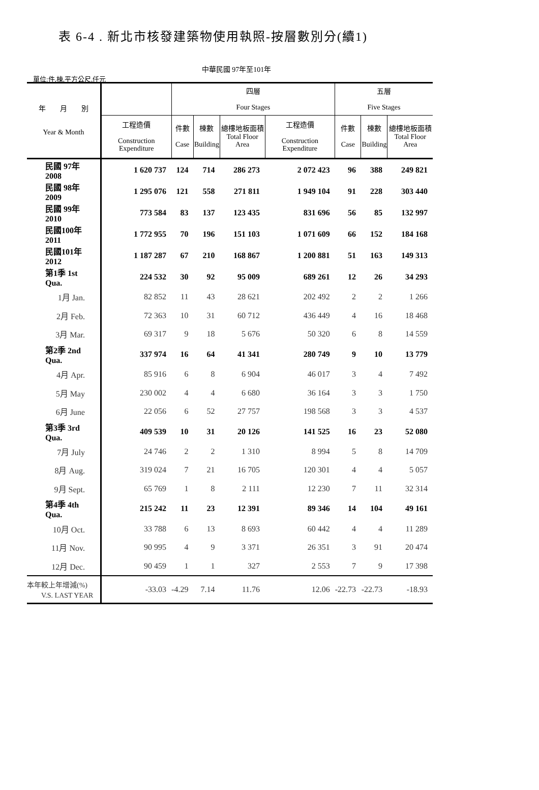表 6-4 . 新北市核發建築物使用執照-按層數別分(續1)
中華民國 97年至101年
單位:件,棟,平方公尺,仟元
| 年 月 別 Year & Month | | 四層 Four Stages | | | | 五層 Five Stages | | |
| --- | --- | --- | --- | --- | --- | --- | --- | --- |
| | 工程造價 Construction Expenditure | 件數 Case | 棟數 Building | 總樓地板面積 Total Floor Area | 工程造價 Construction Expenditure | 件數 Case | 棟數 Building | 總樓地板面積 Total Floor Area |
| 民國 97年 2008 | 1 620 737 | 124 | 714 | 286 273 | 2 072 423 | 96 | 388 | 249 821 |
| 民國 98年 2009 | 1 295 076 | 121 | 558 | 271 811 | 1 949 104 | 91 | 228 | 303 440 |
| 民國 99年 2010 | 773 584 | 83 | 137 | 123 435 | 831 696 | 56 | 85 | 132 997 |
| 民國100年 2011 | 1 772 955 | 70 | 196 | 151 103 | 1 071 609 | 66 | 152 | 184 168 |
| 民國101年 2012 | 1 187 287 | 67 | 210 | 168 867 | 1 200 881 | 51 | 163 | 149 313 |
| 第1季 1st Qua. | 224 532 | 30 | 92 | 95 009 | 689 261 | 12 | 26 | 34 293 |
| 1月 Jan. | 82 852 | 11 | 43 | 28 621 | 202 492 | 2 | 2 | 1 266 |
| 2月 Feb. | 72 363 | 10 | 31 | 60 712 | 436 449 | 4 | 16 | 18 468 |
| 3月 Mar. | 69 317 | 9 | 18 | 5 676 | 50 320 | 6 | 8 | 14 559 |
| 第2季 2nd Qua. | 337 974 | 16 | 64 | 41 341 | 280 749 | 9 | 10 | 13 779 |
| 4月 Apr. | 85 916 | 6 | 8 | 6 904 | 46 017 | 3 | 4 | 7 492 |
| 5月 May | 230 002 | 4 | 4 | 6 680 | 36 164 | 3 | 3 | 1 750 |
| 6月 June | 22 056 | 6 | 52 | 27 757 | 198 568 | 3 | 3 | 4 537 |
| 第3季 3rd Qua. | 409 539 | 10 | 31 | 20 126 | 141 525 | 16 | 23 | 52 080 |
| 7月 July | 24 746 | 2 | 2 | 1 310 | 8 994 | 5 | 8 | 14 709 |
| 8月 Aug. | 319 024 | 7 | 21 | 16 705 | 120 301 | 4 | 4 | 5 057 |
| 9月 Sept. | 65 769 | 1 | 8 | 2 111 | 12 230 | 7 | 11 | 32 314 |
| 第4季 4th Qua. | 215 242 | 11 | 23 | 12 391 | 89 346 | 14 | 104 | 49 161 |
| 10月 Oct. | 33 788 | 6 | 13 | 8 693 | 60 442 | 4 | 4 | 11 289 |
| 11月 Nov. | 90 995 | 4 | 9 | 3 371 | 26 351 | 3 | 91 | 20 474 |
| 12月 Dec. | 90 459 | 1 | 1 | 327 | 2 553 | 7 | 9 | 17 398 |
| 本年較上年增減(%) V.S. LAST YEAR | -33.03 | -4.29 | 7.14 | 11.76 | 12.06 | -22.73 | -22.73 | -18.93 |